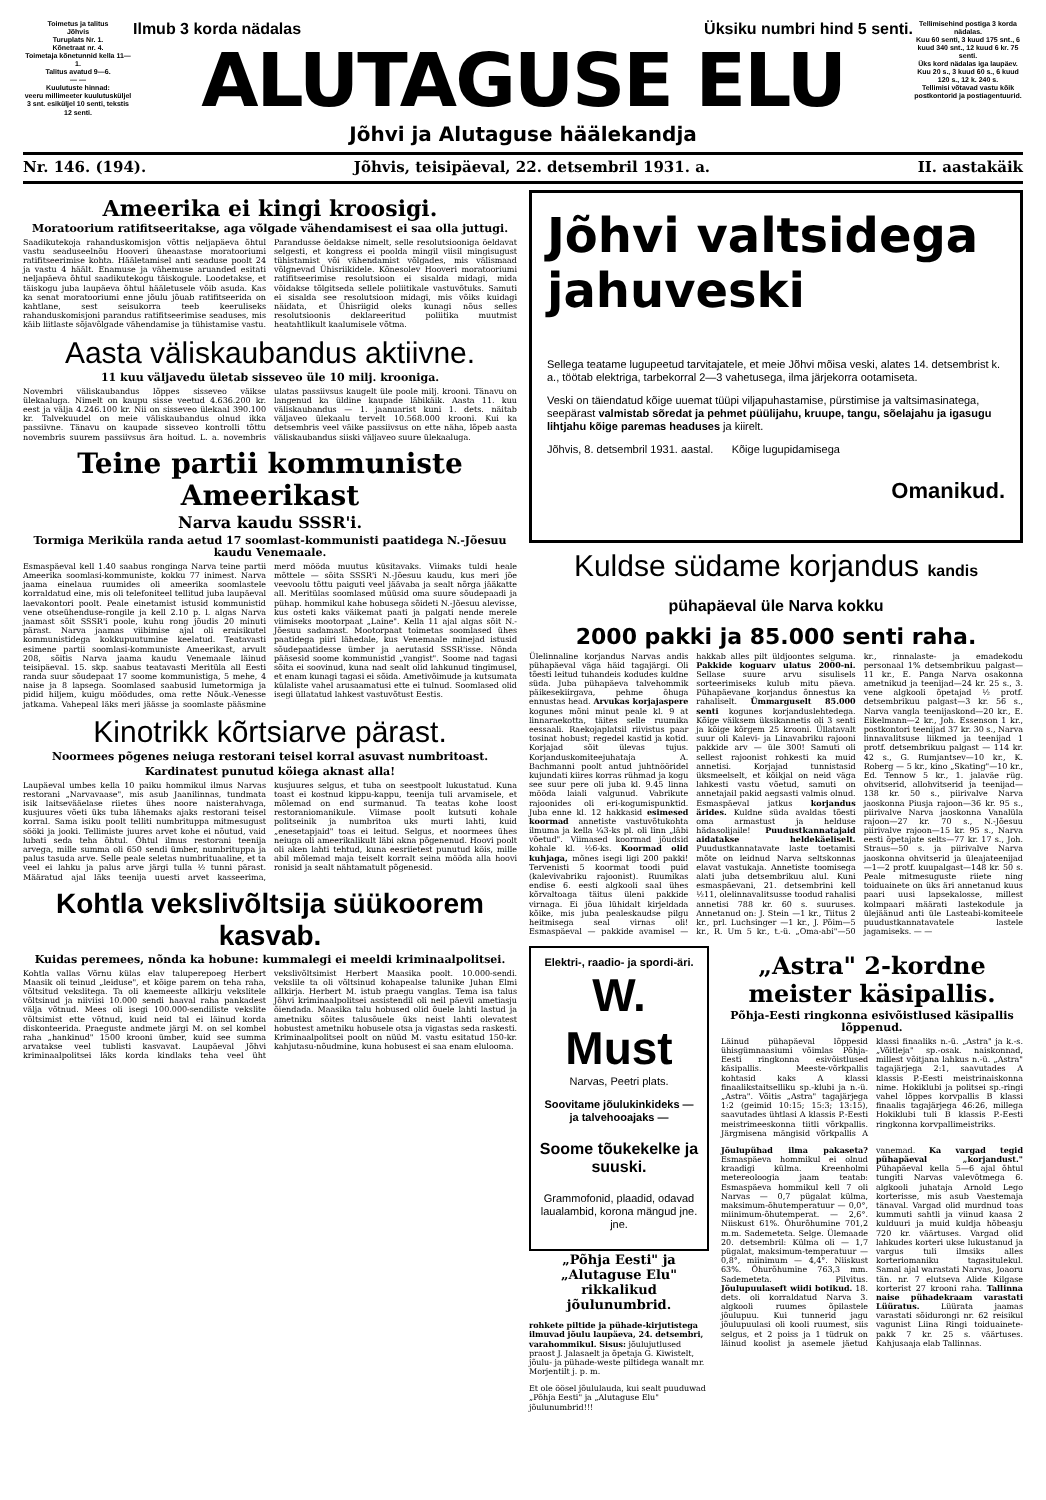Toimetus ja talitus
Jõhvis
Turuplats Nr. 1.
Kõnetraat nr. 4.
Toimetaja kõnetunnid kella 11—1.
Talitus avatud 9—6.
— —
Kuulutuste hinnad:
veeru millimeeter kuulutusküljel 3 snt. esiküljel 10 senti, tekstis 12 senti.
Ilmub 3 korda nädalas Üksiku numbri hind 5 senti.
ALUTAGUSE ELU
Jõhvi ja Alutaguse häälekandja
Tellimisehind postiga 3 korda nädalas.
Kuu 60 senti, 3 kuud 175 snt., 6 kuud 340 snt., 12 kuud 6 kr. 75 senti.
Üks kord nädalas iga laupäev.
Kuu 20 s., 3 kuud 60 s., 6 kuud 120 s., 12 k. 240 s.
Tellimisi võtavad vastu kõik postkontorid ja postiagentuurid.
Nr. 146. (194). Jõhvis, teisipäeval, 22. detsembril 1931. a. II. aastakäik
Ameerika ei kingi kroosigi.
Moratoorium ratifitseeritakse, aga võlgade vähendamisest ei saa olla juttugi.
Saadikutekoja rahanduskomisjon võttis neljapäeva õhtul vastu seaduseelnõu Hooveri üheaastase moratooriumi ratifitseerimise kohta. Hääletamisel anti seaduse poolt 24 ja vastu 4 häält. Enamuse ja vähemuse aruanded esitati neljapäeva õhtul saadikutekogu täiskogule. Loodetakse, et täiskogu juba laupäeva õhtul hääletusele võib asuda. Kas ka senat moratooriumi enne jõulu jõuab ratifitseerida on kahtlane, sest seisukorra teeb keeruliseks rahanduskomisjoni parandus ratifitseerimise seaduses, mis käib liitlaste sõjavõlgade vähendamise ja tühistamise vastu. Parandusse öeldakse nimelt, selle resolutsiooniga öeldavat selgesti, et kongress ei poolda mingil viisil mingisugust tühistamist või vähendamist võlgades, mis välismaad võlgnevad Ühisriikidele. Kõnesolev Hooveri moratooriumi ratifitseerimise resolutsioon ei sisalda midagi, mida võidakse tõlgitseda sellele poliitikale vastuvõtuks. Samuti ei sisalda see resolutsioon midagi, mis võiks kuidagi näidata, et Ühisriigid oleks kunagi nõus selles resolutsioonis deklareeritud poliitika muutmist heatahtlikult kaalumisele võtma.
Aasta väliskaubandus aktiivne.
11 kuu väljavedu ületab sisseveo üle 10 milj. krooniga.
Novembri väliskaubandus lõppes sisseveo väikse ülekaaluga. Nimelt on kaupu sisse veetud 4.636.200 kr. eest ja välja 4.246.100 kr. Nii on sisseveo ülekaal 390.100 kr. Talvekuudel on meie väliskaubandus olnud ikka passiivne. Tänavu on kaupade sisseveo kontrolli tõttu novembris suurem passiivsus ära hoitud. L. a. novembris ulatas passiivsus kaugelt üle poole milj. krooni. Tänavu on langenud ka üldine kaupade läbikäik. Aasta 11. kuu väliskaubandus — 1. jaanuarist kuni 1. dets. näitab väljaveo ülekaalu tervelt 10.568.000 krooni. Kui ka detsembris veel väike passiivsus on ette näha, lõpeb aasta väliskaubandus siiski väljaveo suure ülekaaluga.
Teine partii kommuniste Ameerikast
Narva kaudu SSSR'i.
Tormiga Meriküla randa aetud 17 soomlast-kommunisti paatidega N.-Jõesuu kaudu Venemaale.
Esmaspäeval kell 1.40 saabus ronginga Narva teine partii Ameerika soomlasi-kommuniste, kokku 77 inimest. Narva jaama einelaua ruumides oli ameerika soomlastele korraldatud eine, mis oli telefoniteel tellitud juba laupäeval laevakontori poolt. Peale einetamist istusid kommunistid vene otseühenduse-rongile ja kell 2.10 p. l. algas Narva jaamast sõit SSSR'i poole, kuhu rong jõudis 20 minuti pärast. Narva jaamas viibimise ajal oli eraisikutel kommunistidega kokkupuutumine keelatud. Teatavasti esimene partii soomlasi-kommuniste Ameerikast, arvult 208, sõitis Narva jaama kaudu Venemaale läinud teisipäeval. 15. skp. saabus teatavasti Meritüla all Eesti randa suur sõudepaat 17 soome kommunistiga, 5 mehe, 4 naise ja 8 lapsega. Soomlased saabusid lumetormiga ja pidid hiljem, kuigu möödudes, oma rette Nõuk.-Venesse jatkama. Vahepeal läks meri jäässe ja soomlaste pääsmine merd mööda muutus küsitavaks. Viimaks tuldi heale mõttele — sõita SSSR'i N.-Jõesuu kaudu, kus meri jõe veevoolu tõttu paiguti veel jäävaba ja sealt nõrga jääkatte all. Meritülas soomlased müüsid oma suure sõudepaadi ja pühap. hommikul kahe hobusega sõideti N.-Jõesuu alevisse, kus osteti kaks väikemat paati ja palgati nende merele viimiseks mootorpaat „Laine". Kella 11 ajal algas sõit N.-Jõesuu sadamast. Mootorpaat toimetas soomlased ühes paatidega piiri lähedale, kus Venemaale minejad istusid sõudepaatidesse ümber ja aerutasid SSSR'isse. Nõnda pääsesid soome kommunistid „vangist". Soome nad tagasi sõita ei soovinud, kuna nad sealt olid lahkunud tingimusel, et enam kunagi tagasi ei sõida. Ametivõimude ja kutsumata külaliste vahel arusaamatusi ette ei tulnud. Soomlased olid isegi üllatatud lahkest vastuvõtust Eestis.
Kinotrikk kõrtsiarve pärast.
Noormees põgenes neiuga restorani teisel korral asuvast numbritoast.
Kardinatest punutud köiega aknast alla!
Laupäeval umbes kella 10 paiku hommikul ilmus Narvas restorani „Narvavaase", mis asub Jaanilinnas, tundmata isik laitsevääelase riietes ühes noore naisterahvaga, kusjuures võeti üks tuba lähemaks ajaks restorani teisel korral. Sama isiku poolt telliti numbrituppa mitmesugust sööki ja jooki. Tellimiste juures arvet kohe ei nõutud, vaid lubati seda teha õhtul. Õhtul ilmus restorani teenija arvega, mille summa oli 650 sendi ümber, numbrituppa ja palus tasuda arve. Selle peale seletas numbrituaaline, et ta veel ei lahku ja palus arve järgi tulla ½ tunni pärast. Määratud ajal läks teenija uuesti arvet kasseerima, kusjuures selgus, et tuba on seestpoolt lukustatud. Kuna toast ei kostnud kippu-kappu, teenija tuli arvamisele, et mõlemad on end surmanud. Ta teatas kohe loost restoraniomanikule. Viimase poolt kutsuti kohale politseinik ja numbritoa uks murti lahti, kuid „enesetapjaid" toas ei leitud. Selgus, et noormees ühes neiuga oli ameerikalikult läbi akna põgenenud. Hoovi poolt oli aken lahti tehtud, kuna eesriietest punutud köis, mille abil mõlemad maja teiselt korralt seina mööda alla hoovi ronisid ja sealt nähtamatult põgenesid.
Kohtla vekslivõltsija süükoorem kasvab.
Kuidas peremees, nõnda ka hobune: kummalegi ei meeldi kriminaalpolitsei.
Kohtla vallas Võrnu külas elav taluperepoeg Herbert Maasik oli teinud „leiduse", et kõige parem on teha raha, võltsitud vekslitega. Ta oli kaemeeste allkirju vekslitele võltsinud ja niiviisi 10.000 sendi haaval raha pankadest välja võtnud. Mees oli isegi 100.000-sendiliste vekslite võltsimist ette võtnud, kuid neid tal ei läinud korda diskonteerida. Praeguste andmete järgi M. on sel kombel raha „hankinud" 1500 krooni ümber, kuid see summa arvatakse veel tublisti kasvavat. Laupäeval Jõhvi kriminaalpolitsei läks korda kindlaks teha veel üht vekslivõltsimist Herbert Maasika poolt. 10.000-sendi. vekslile ta oli võltsinud kohapealse talunike Juhan Elmi allkirja. Herbert M. istub praegu vanglas. Tema isa talus Jõhvi kriminaalpolitsei assistendil oli neil päevil ametiasju õiendada. Maasika talu hobused olid õuele lahti lastud ja ametniku sõites talusõuele üks neist lahti olevatest hobustest ametniku hobusele otsa ja vigastas seda raskesti. Kriminaalpolitsei poolt on nüüd M. vastu esitatud 150-kr. kahjutasu-nõudmine, kuna hobusest ei saa enam eluloomа.
Jõhvi valtsidega jahuveski
Sellega teatame lugupeetud tarvitajatele, et meie Jõhvi mõisa veski, alates 14. detsembrist k. a., töötab elektriga, tarbekorral 2—3 vahetusega, ilma järjekorra ootamiseta.
Veski on täiendatud kõige uuemat tüüpi viljapuhastamise, pürstimise ja valtsimasinatega, seepärast valmistab sõredat ja pehmet püülijahu, kruupe, tangu, sõelajahu ja igasugu lihtjahu kõige paremas headuses ja kiirelt.
Jõhvis, 8. detsembril 1931. aastal. Kõige lugupidamisega
Omanikud.
Kuldse südame korjandus kandis pühapäeval üle Narva kokku
2000 pakki ja 85.000 senti raha.
Ülelinnaline korjandus Narvas andis pühapäeval väga häid tagajärgi. Oli tõesti leitud tuhandeis kodudes kuldne süda. Juba pühapäeva talvehommik päikesekiirgava, pehme õhuga ennustas head. Arvukas korjajaspere kogunes mõni minut peale kl. 9 at linnaraekotta, täites selle ruumika eessaali. Raekojaplatsil riivistus paar tosinat hobust; regedel kastid ja kotid. Korjajad sõit ülevas tujus. Korjanduskomiteejuhataja A. Bachmanni poolt antud juhtnööridel kujundati kiires korras rühmad ja kogu see suur pere oli juba kl. 9.45 linna mööda laiali valgunud. Vabrikute rajoonides oli eri-kogumispunktid. Juba enne kl. 12 hakkasid esimesed koormad annetiste vastuvõtukohta ilmuma ja kella ¼3-ks pl. oli linn „läbi võetud". Viimased koormad jõudsid kohale kl. ½6-ks. Koormad olid kuhjaga, mõnes isegi ligi 200 pakki! Tervenisti 5 koormat toodi puid (kalevivabriku rajoonist). Ruumikas endise 6. eesti algkooli saal ühes kõrvaltoaga täitus üleni pakkide virnaga. Ei jõua lühidalt kirjeldada kõike, mis juba pealeskaudse pilgu heitmisega seal virnas oli! Esmaspäeval — pakkide avamisel — hakkab alles pilt üldjoontes selguma. Pakkide koguarv ulatus 2000-ni. Sellase suure arvu sisulisels sorteerimiseks kulub mitu päeva. Pühapäevane korjandus õnnestus ka rahaliselt. Ümmarguselt 85.000 senti kogunes korjanduslehtedega. Kõige väiksem üksikannetis oli 3 senti ja kõige kõrgem 25 krooni. Üllatavalt suur oli Kalevi- ja Linavabriku rajooni pakkide arv — üle 300! Samuti oli sellest rajoonist rohkesti ka muid annetisi. Korjajad tunnistasid üksmeelselt, et kõikjal on neid väga lahkesti vastu võetud, samuti on annetajail pakid aegsasti valmis olnud. Esmaspäeval jatkus korjandus ärides. Kuldne süda avaldas tõesti oma armastust ja helduse hädasolijaile! Puudustkannatajaid aidatakse heldekäeliselt. Puudustkannatavate laste toetamisi mõte on leidnud Narva seltskonnas elavat vastukaja. Annetiste toomisega alati juba detsembrikuu alul. Kuni esmaspäevani, 21. detsembrini kell ½11, olelinnavalitsusse toodud rahalisi annetisi 788 kr. 60 s. suuruses. Annetanud on: J. Stein —1 kr., Tiitus 2 kr., prl. Luchsinger —1 kr., J. Põim—5 kr., R. Um 5 kr., t.-ü. „Oma-abi"—50 kr., rinnalaste- ja emadekodu personaal 1% detsembrikuu palgast—11 kr., E. Panga Narva osakonna ametnikud ja teenijad—24 kr. 25 s., 3. vene algkooli õpetajad ½ protf. detsembrikuu palgast—3 kr. 56 s., Narva vangla teenijaskond—20 kr., E. Eikelmann—2 kr., Joh. Essenson 1 kr., postkontori teenijad 37 kr. 30 s., Narva linnavalitsuse liikmed ja teenijad 1 protf. detsembrikuu palgast — 114 kr. 42 s., G. Rumjantsev—10 kr., K. Roberg — 5 kr., kino „Skating"—10 kr., Ed. Tennow 5 kr., 1. jalaväe rüg. ohvitserid, allohvitserid ja teenijad—138 kr. 50 s., piirivalve Narva jaoskonna Piusja rajoon—36 kr. 95 s., piirivalve Narva jaoskonna Vanalüla rajoon—27 kr. 70 s., N.-Jõesuu piirivalve rajoon—15 kr. 95 s., Narva eesti õpetajate selts—77 kr. 17 s., Joh. Straus—50 s. ja piirivalve Narva jaoskonna ohvitserid ja üleajateenijad—1—2 protf. kuupalgast—148 kr. 50 s. Peale mitmesuguste riiete ning toiduainete on üks äri annetanud kuus paari uusi lapsekalosse, millest kolmpaari määrati lastekodule ja ülejäänud anti üle Lasteabi-komiteele puudustkannatavatele lastele jagamiseks. — —
Elektri-, raadio- ja spordi-äri.
W. Must
Narvas, Peetri plats.
Soovitame jõulukinkideks — ja talvehooajaks —
Soome tõukekelke ja suuski.
Grammofonid, plaadid, odavad laualambid, korona mängud jne. jne.
„Põhja Eesti" ja „Alutaguse Elu" rikkalikud jõulunumbrid.
rohkete piltide ja pühade-kirjutistega ilmuvad jõulu laupäeva, 24. detsembri, varahommikul. Sisus: jõulujutlused praost J. Jalasaelt ja õpetaja G. Kiwistelt, jõulu- ja pühade-weste piltidega wanalt mr. Morjentilt j. p. m.
Et ole öösel jõululauda, kui sealt puuduwad „Põhja Eesti" ja „Alutaguse Elu" jõulunumbrid!!!
„Astra" 2-kordne meister käsipallis.
Põhja-Eesti ringkonna esivõistlused käsipallis lõppenud.
Läinud pühapäeval lõppesid ühisgümnaasiumi võimlas Põhja-Eesti ringkonna esivõistlused käsipallis. Meeste-võrkpallis kohtasid kaks A klassi finaalikstaitselliku sp.-klubi ja n.-ü. „Astra". Võitis „Astra" tagajärjega 1:2 (geimid 10:15; 15:3; 13:15), saavutades ühtlasi A klassis P.-Eesti meistrimeeskonna tiitli võrkpallis. Järgmisena mängisid võrkpallis A klassi finaaliks n.-ü. „Astra" ja k.-s. „Võitleja" sp.-osak. naiskonnad, millest võitjana lahkus n.-ü. „Astra" tagajärjega 2:1, saavutades A klassis P.-Eesti meistrinaiskonna nime. Hokiklubi ja politsei sp.-ringi vahel lõppes korvpallis B klassi finaalis tagajärjega 46:26, millega Hokiklubi tuli B klassis P.-Eesti ringkonna korvpallimeistriks.
Jõulupühad ilma pakaseta? Esmaspäeva hommikul ei olnud kraadigi külma. Kreenholmi metereoloogia jaam teatab: Esmaspäeva hommikul kell 7 oli Narvas — 0,7 pügalat külma, maksimum-õhutemperatuur — 0,0°, miinimum-õhutemperat. — 2,6°. Niiskust 61%. Õhurõhumine 701,2 m.m. Sademeteta. Selge. Ülemaade 20. detsembril: Külma oli — 1,7 pügalat, maksimum-temperatuur — 0,8°, miinimum — 4,4°. Niiskust 63%. Õhurõhumine 763,3 mm. Sademeteta. Pilvitus. Jõulupuulaseft wiidi botikud. 18. dets. oli korraldatud Narva 3. algkooli ruumes õpilastele jõulupuu. Kui tunnerid jagu jõulupuulasi oli kooli ruumest, siis selgus, et 2 poiss ja 1 tüdruk on läinud koolist ja asemele jäetud vanemad. Ka vargad tegid pühapäeval „korjandust." Pühapäeval kella 5—6 ajal õhtul tungiti Narvas valevõtmega 6. algkooli juhataja Arnold Lego korterisse, mis asub Vaestemaja tänaval. Vargad olid murdnud toas kummuti sahtli ja viinud kaasa 2 kulduuri ja muid kuldja hõbeasju 720 kr. väärtuses. Vargad olid lahkudes korteri ukse lukustanud ja vargus tuli ilmsiks alles korteriomaniku tagasitulekul. Samal ajal warastati Narvas, Joaoru tän. nr. 7 elutseva Alide Kilgase korterist 27 krooni raha. Tallinna naise pühadekraam varastati Lüüratus. Lüürata jaamas varastati sõidurongi nr. 62 reisikul vagunist Liina Ringi toiduainete-pakk 7 kr. 25 s. väärtuses. Kahjusaaja elab Tallinnas.